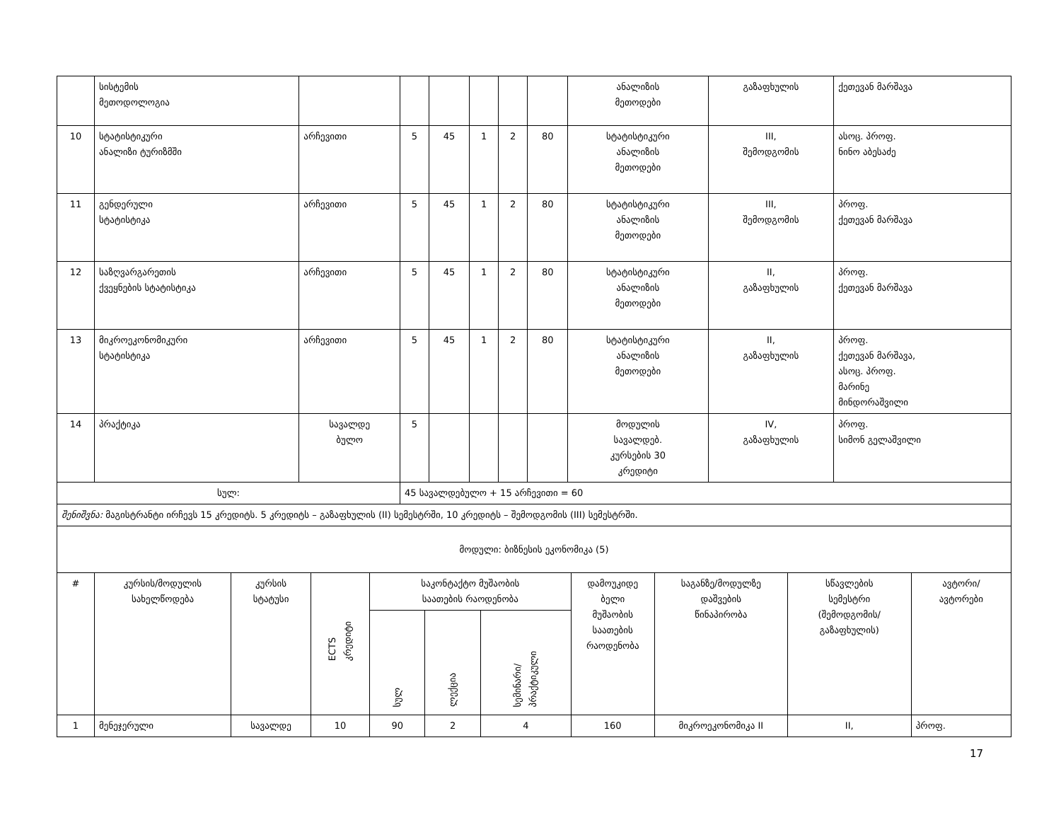| | სისტემის მეთოდოლოგია | | | | | | | ანალიზის მეთოდები | გაზაფხულის | ქეთევან მარშავა |
| 10 | სტატისტიკური ანალიზი ტურიზმში | არჩევითი | 5 | 45 | 1 | 2 | 80 | სტატისტიკური ანალიზის მეთოდები | III, შემოდგომის | ასოც. პროფ. ნინო აბესაძე |
| 11 | გენდერული სტატისტიკა | არჩევითი | 5 | 45 | 1 | 2 | 80 | სტატისტიკური ანალიზის მეთოდები | III, შემოდგომის | პროფ. ქეთევან მარშავა |
| 12 | საზღვარგარეთის ქვეყნების სტატისტიკა | არჩევითი | 5 | 45 | 1 | 2 | 80 | სტატისტიკური ანალიზის მეთოდები | II, გაზაფხულის | პროფ. ქეთევან მარშავა |
| 13 | მიკროეკონომიკური სტატისტიკა | არჩევითი | 5 | 45 | 1 | 2 | 80 | სტატისტიკური ანალიზის მეთოდები | II, გაზაფხულის | პროფ. ქეთევან მარშავა, ასოც. პროფ. მარინე მინდორაშვილი |
| 14 | პრაქტიკა | სავალდე ბულო | 5 | | | | | მოდულის სავალდებ. კურსების 30 კრედიტი | IV, გაზაფხულის | პროფ. სიმონ გელაშვილი |
| სულ: | | | 45 სავალდებულო + 15 არჩევითი = 60 | | | | | | | |
| შენიშვნა: მაგისტრანტი ირჩევს 15 კრედიტს. 5 კრედიტს – გაზაფხულის (II) სემესტრში, 10 კრედიტს – შემოდგომის (III) სემესტრში. | | | | | | | | | | |
| მოდული: ბიზნესის ეკონომიკა (5) | | | | | | | | | | |
| # | კურსის/მოდულის სახელწოდება | კურსის სტატუსი | ECTS კრედიტი | საკონტაქტო მუშაობის საათების რაოდენობა | | | დამოუკიდე ბელი მუშაობის საათების რაოდენობა | საგანზე/მოდულზე დაშვების წინაპირობა | სწავლების სემესტრი (შემოდგომის/ გაზაფხულის) | ავტორი/ ავტორები |
| --- | --- | --- | --- | --- | --- | --- | --- | --- | --- | --- |
| | | | | სულ | ლექცია | სემინარი/ პრაქტიკული | | | | |
| 1 | მენეჯერული | სავალდე | 10 | 90 | 2 | 4 | 160 | მიკროეკონომიკა II | II, | პროფ. |
17